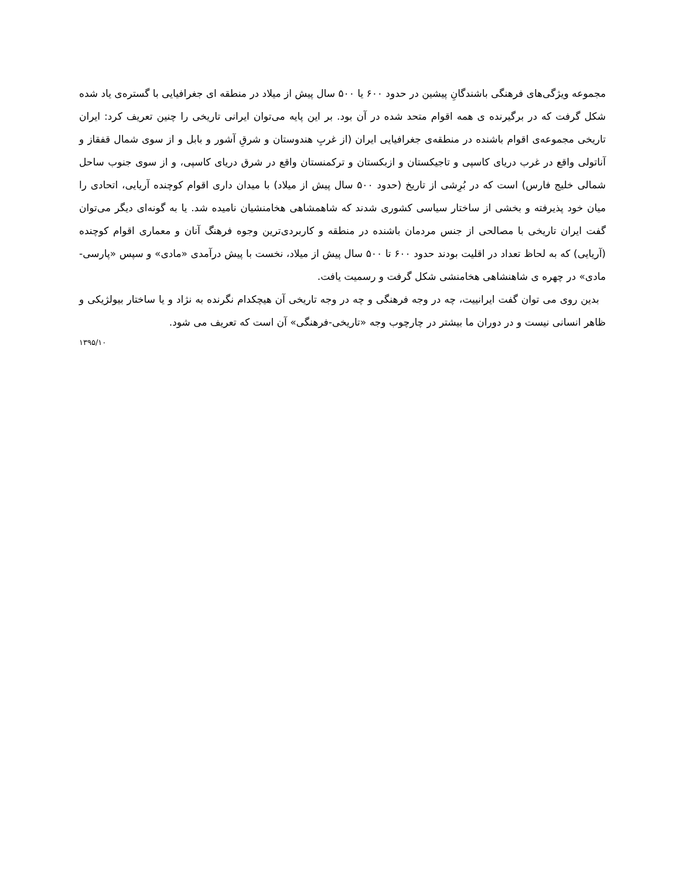مجموعه ویژگی‌های فرهنگی باشندگانِ پیشین در حدود ۶۰۰ یا ۵۰۰ سال پیش از میلاد در منطقه ای جغرافیایی با گستره‌ی یاد شده شکل گرفت که در برگیرنده ی همه اقوام متحد شده در آن بود. بر این پایه می‌توان ایرانی تاریخی را چنین تعریف کرد: ایران تاریخی مجموعه‌ی اقوام باشنده در منطقه‌ی جغرافیایی ایران (از غربِ هندوستان و شرقِ آشور و بابل و از سوی شمال قفقاز و آناتولی واقع در غرب دریای کاسپی و تاجیکستان و ازبکستان و ترکمنستان واقع در شرق دریای کاسپی، و از سوی جنوب ساحل شمالی خلیج فارس) است که در بُرِشی از تاریخ (حدود ۵۰۰ سال پیش از میلاد) با میدان داری اقوام کوچنده آریایی، اتحادی را میان خود پذیرفته و بخشی از ساختار سیاسی کشوری شدند که شاهمشاهی هخامنشیان نامیده شد. یا به گونه‌ای دیگر می‌توان گفت ایران تاریخی با مصالحی از جنس مردمان باشنده در منطقه و کاربردی‌ترین وجوه فرهنگ آنان و معماری اقوام کوچنده (آریایی) که به لحاظ تعداد در اقلیت بودند حدود ۶۰۰ تا ۵۰۰ سال پیش از میلاد، نخست با پیش درآمدی «مادی» و سپس «پارسی- مادی» در چهره ی شاهنشاهی هخامنشی شکل گرفت و رسمیت یافت.
بدین روی می توان گفت ایرانییت، چه در وجه فرهنگی و چه در وجه تاریخی آن هیچکدام نگرنده به نژاد و یا ساختار بیولژیکی و ظاهر انسانی نیست و در دوران ما بیشتر در چارچوب وجه «تاریخی-فرهنگی» آن است که تعریف می شود.
۱۳۹۵/۱۰